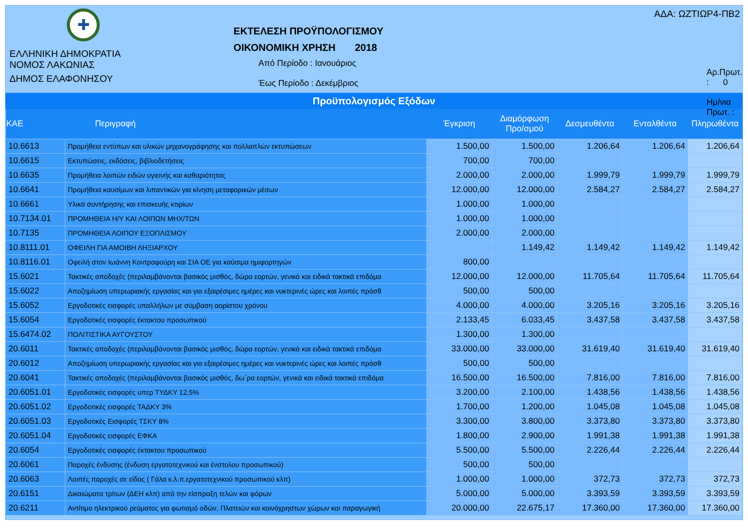✚
ΕΛΛΗΝΙΚΗ ΔΗΜΟΚΡΑΤΙΑ
ΝΟΜΟΣ ΛΑΚΩΝΙΑΣ
ΔΗΜΟΣ ΕΛΑΦΟΝΗΣΟΥ
ΕΚΤΕΛΕΣΗ ΠΡΟΫΠΟΛΟΓΙΣΜΟΥ
ΟΙΚΟΝΟΜΙΚΗ ΧΡΗΣΗ 2018
Από Περίοδο : Ιανουάριος
Έως Περίοδο : Δεκέμβριος
ΑΔΑ: ΩΖΤΙΩΡ4-ΠΒ2
Αρ.Πρωτ. : 0
Ημ/νια Πρωτ. :
Προϋπολογισμός Εξόδων
| KAE | Περιγραφή | Έγκριση | Διαμόρφωση Προ/σμού | Δεσμευθέντα | Ενταλθέντα | Πληρωθέντα |
| --- | --- | --- | --- | --- | --- | --- |
| 10.6613 | Προμήθεια εντύπων και υλικών μηχανογράφησης και πολλαπλών εκτυπώσεων | 1.500,00 | 1.500,00 | 1.206,64 | 1.206,64 | 1.206,64 |
| 10.6615 | Εκτυπώσεις, εκδόσεις, βιβλιοδετήσεις | 700,00 | 700,00 | | | |
| 10.6635 | Προμήθεια λοιπών ειδών υγιεινής και καθαριότητας | 2.000,00 | 2.000,00 | 1.999,79 | 1.999,79 | 1.999,79 |
| 10.6641 | Προμήθεια καυσίμων και λιπαντικών για κίνηση μεταφορικών μέσων | 12.000,00 | 12.000,00 | 2.584,27 | 2.584,27 | 2.584,27 |
| 10.6661 | Υλικά συντήρησης και επισκευής κτιρίων | 1.000,00 | 1.000,00 | | | |
| 10.7134.01 | ΠΡΟΜΗΘΕΙΑ Η/Υ ΚΑΙ ΛΟΙΠΩΝ ΜΗΧ/ΤΩΝ | 1.000,00 | 1.000,00 | | | |
| 10.7135 | ΠΡΟΜΗΘΕΙΑ ΛΟΙΠΟΥ ΕΞΟΠΛΙΣΜΟΥ | 2.000,00 | 2.000,00 | | | |
| 10.8111.01 | ΟΦΕΙΛΗ ΓΙΑ ΑΜΟΙΒΗ ΛΗΞΙΑΡΧΟΥ | | 1.149,42 | 1.149,42 | 1.149,42 | 1.149,42 |
| 10.8116.01 | Οφειλή στον Ιωάννη Κοντραφούρη και ΣΙΑ ΟΕ για καύσιμα ημιφορτηγών | 800,00 | | | | |
| 15.6021 | Τακτικές αποδοχές (περιλαμβάνονται βασικός μισθός, δώρα εορτών, γενικά και ειδικά τακτικά επιδόμα | 12.000,00 | 12.000,00 | 11.705,64 | 11.705,64 | 11.705,64 |
| 15.6022 | Αποζημίωση υπερωριακής εργασίας και για εξαιρέσιμες ημέρες και νυκτερινές ώρες και λοιπές πρόσθ | 500,00 | 500,00 | | | |
| 15.6052 | Εργοδοτικές εισφορές υπαλλήλων με σύμβαση αορίστου χρόνου | 4.000,00 | 4.000,00 | 3.205,16 | 3.205,16 | 3.205,16 |
| 15.6054 | Εργοδοτικές εισφορές έκτακτου προσωπικού | 2.133,45 | 6.033,45 | 3.437,58 | 3.437,58 | 3.437,58 |
| 15.6474.02 | ΠΟΛΙΤΙΣΤΙΚΑ ΑΥΓΟΥΣΤΟΥ | 1.300,00 | 1.300,00 | | | |
| 20.6011 | Τακτικές αποδοχές (περιλαμβάνονται βασικός μισθός, δώρα εορτών, γενικά και ειδικά τακτικά επιδόμα | 33.000,00 | 33.000,00 | 31.619,40 | 31.619,40 | 31.619,40 |
| 20.6012 | Αποζημίωση υπερωριακής εργασίας και για εξαιρέσιμες ημέρες και νυκτερινές ώρες και λοιπές πρόσθ | 500,00 | 500,00 | | | |
| 20.6041 | Τακτικές αποδοχές (περιλαμβάνονται βασικός μισθός, δω΄ρα εορτών, γενικά και ειδικά τακτικά επιδόμα | 16.500,00 | 16.500,00 | 7.816,00 | 7.816,00 | 7.816,00 |
| 20.6051.01 | Εργοδοτικές εισφορές υπερ ΤΥΔΚΥ 12,5% | 3.200,00 | 2.100,00 | 1.438,56 | 1.438,56 | 1.438,56 |
| 20.6051.02 | Εργοδοτικές εισφορές ΤΑΔΚΥ 3% | 1.700,00 | 1.200,00 | 1.045,08 | 1.045,08 | 1.045,08 |
| 20.6051.03 | Εργοδοτικές Εισφορές ΤΣΚΥ 8% | 3.300,00 | 3.800,00 | 3.373,80 | 3.373,80 | 3.373,80 |
| 20.6051.04 | Εργοδοτικές εισφορές ΕΦΚΑ | 1.800,00 | 2.900,00 | 1.991,38 | 1.991,38 | 1.991,38 |
| 20.6054 | Εργοδοτικές εισφορές έκτακτου προσωπικού | 5.500,00 | 5.500,00 | 2.226,44 | 2.226,44 | 2.226,44 |
| 20.6061 | Παροχές ένδυσης (ένδυση εργατοτεχνικού και ένστολου προσωπικού) | 500,00 | 500,00 | | | |
| 20.6063 | Λοιπές παροχές σε είδος ( Γάλα κ.λ.π.εργατοτεχνικού προσωπικού κλπ) | 1.000,00 | 1.000,00 | 372,73 | 372,73 | 372,73 |
| 20.6151 | Δικαιώματα τρίτων (ΔΕΗ κλπ) από την είσπραξη τελών και φόρων | 5.000,00 | 5.000,00 | 3.393,59 | 3.393,59 | 3.393,59 |
| 20.6211 | Αντίτιμο ηλεκτρικού ρεύματος για φωτισμό οδών, Πλατειών και κοινόχρηστων χώρων και παραγωγική | 20.000,00 | 22.675,17 | 17.360,00 | 17.360,00 | 17.360,00 |